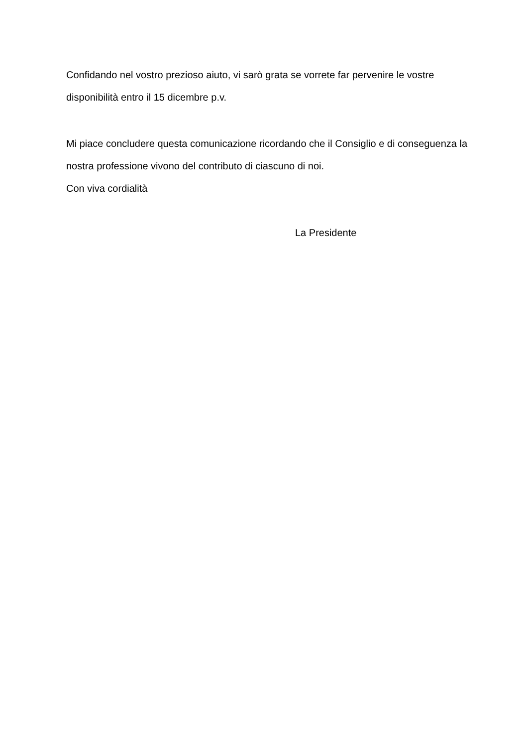Confidando nel vostro prezioso aiuto, vi sarò grata se vorrete far pervenire le vostre disponibilità entro il 15 dicembre p.v.
Mi piace concludere questa comunicazione ricordando che il Consiglio e di conseguenza la nostra professione vivono del contributo di ciascuno di noi.
Con viva cordialità
La Presidente